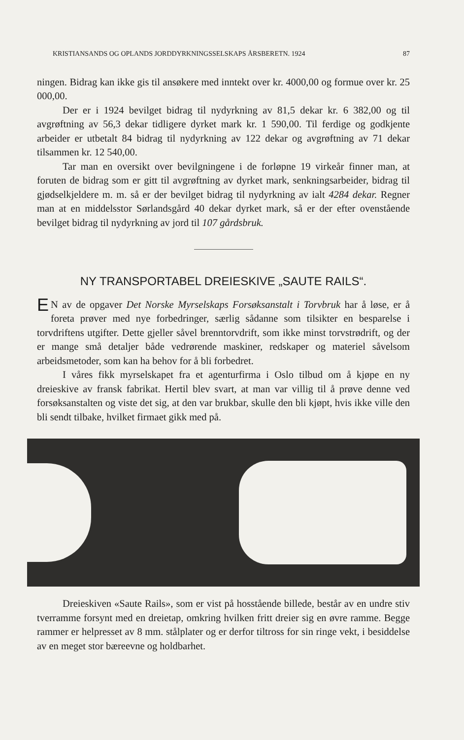KRISTIANSANDS OG OPLANDS JORDDYRKNINGSSELSKAPS ÅRSBERETN. 1924 87
ningen. Bidrag kan ikke gis til ansøkere med inntekt over kr. 4000,00 og formue over kr. 25 000,00.
Der er i 1924 bevilget bidrag til nydyrkning av 81,5 dekar kr. 6 382,00 og til avgrøftning av 56,3 dekar tidligere dyrket mark kr. 1 590,00. Til ferdige og godkjente arbeider er utbetalt 84 bidrag til nydyrkning av 122 dekar og avgrøftning av 71 dekar tilsammen kr. 12 540,00.
Tar man en oversikt over bevilgningene i de forløpne 19 virkeår finner man, at foruten de bidrag som er gitt til avgrøftning av dyrket mark, senkningsarbeider, bidrag til gjødselkjeldere m. m. så er der bevilget bidrag til nydyrkning av ialt 4284 dekar. Regner man at en middelsstor Sørlandsgård 40 dekar dyrket mark, så er der efter ovenstående bevilget bidrag til nydyrkning av jord til 107 gårdsbruk.
NY TRANSPORTABEL DREIESKIVE „SAUTE RAILS“.
EN av de opgaver Det Norske Myrselskaps Forsøksanstalt i Torvbruk har å løse, er å foreta prøver med nye forbedringer, særlig sådanne som tilsikter en besparelse i torvdriftens utgifter. Dette gjeller såvel brenntorvdrift, som ikke minst torvstrødrift, og der er mange små detaljer både vedrørende maskiner, redskaper og materiel såvelsom arbeidsmetoder, som kan ha behov for å bli forbedret.
I våres fikk myrselskapet fra et agenturfirma i Oslo tilbud om å kjøpe en ny dreieskive av fransk fabrikat. Hertil blev svart, at man var villig til å prøve denne ved forsøksanstalten og viste det sig, at den var brukbar, skulle den bli kjøpt, hvis ikke ville den bli sendt tilbake, hvilket firmaet gikk med på.
Dreieskiven «Saute Rails», som er vist på hosstående billede, består av en undre stiv tverramme forsynt med en dreietap, omkring hvilken fritt dreier sig en øvre ramme. Begge rammer er helpresset av 8 mm. stålplater og er derfor tiltross for sin ringe vekt, i besiddelse av en meget stor bæreevne og holdbarhet.